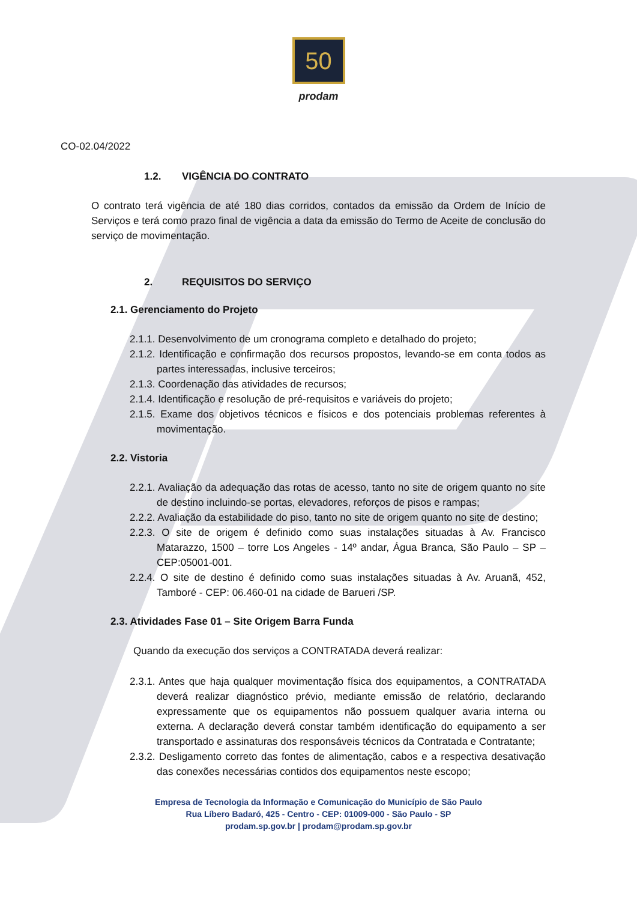50
prodam
CO-02.04/2022
1.2. VIGÊNCIA DO CONTRATO
O contrato terá vigência de até 180 dias corridos, contados da emissão da Ordem de Início de Serviços e terá como prazo final de vigência a data da emissão do Termo de Aceite de conclusão do serviço de movimentação.
2. REQUISITOS DO SERVIÇO
2.1. Gerenciamento do Projeto
2.1.1. Desenvolvimento de um cronograma completo e detalhado do projeto;
2.1.2. Identificação e confirmação dos recursos propostos, levando-se em conta todos as partes interessadas, inclusive terceiros;
2.1.3. Coordenação das atividades de recursos;
2.1.4. Identificação e resolução de pré-requisitos e variáveis do projeto;
2.1.5. Exame dos objetivos técnicos e físicos e dos potenciais problemas referentes à movimentação.
2.2. Vistoria
2.2.1. Avaliação da adequação das rotas de acesso, tanto no site de origem quanto no site de destino incluindo-se portas, elevadores, reforços de pisos e rampas;
2.2.2. Avaliação da estabilidade do piso, tanto no site de origem quanto no site de destino;
2.2.3. O site de origem é definido como suas instalações situadas à Av. Francisco Matarazzo, 1500 – torre Los Angeles - 14º andar, Água Branca, São Paulo – SP – CEP:05001-001.
2.2.4. O site de destino é definido como suas instalações situadas à Av. Aruanã, 452, Tamboré - CEP: 06.460-01 na cidade de Barueri /SP.
2.3. Atividades Fase 01 – Site Origem Barra Funda
Quando da execução dos serviços a CONTRATADA deverá realizar:
2.3.1. Antes que haja qualquer movimentação física dos equipamentos, a CONTRATADA deverá realizar diagnóstico prévio, mediante emissão de relatório, declarando expressamente que os equipamentos não possuem qualquer avaria interna ou externa. A declaração deverá constar também identificação do equipamento a ser transportado e assinaturas dos responsáveis técnicos da Contratada e Contratante;
2.3.2. Desligamento correto das fontes de alimentação, cabos e a respectiva desativação das conexões necessárias contidos dos equipamentos neste escopo;
Empresa de Tecnologia da Informação e Comunicação do Município de São Paulo
Rua Líbero Badaró, 425 - Centro - CEP: 01009-000 - São Paulo - SP
prodam.sp.gov.br | prodam@prodam.sp.gov.br